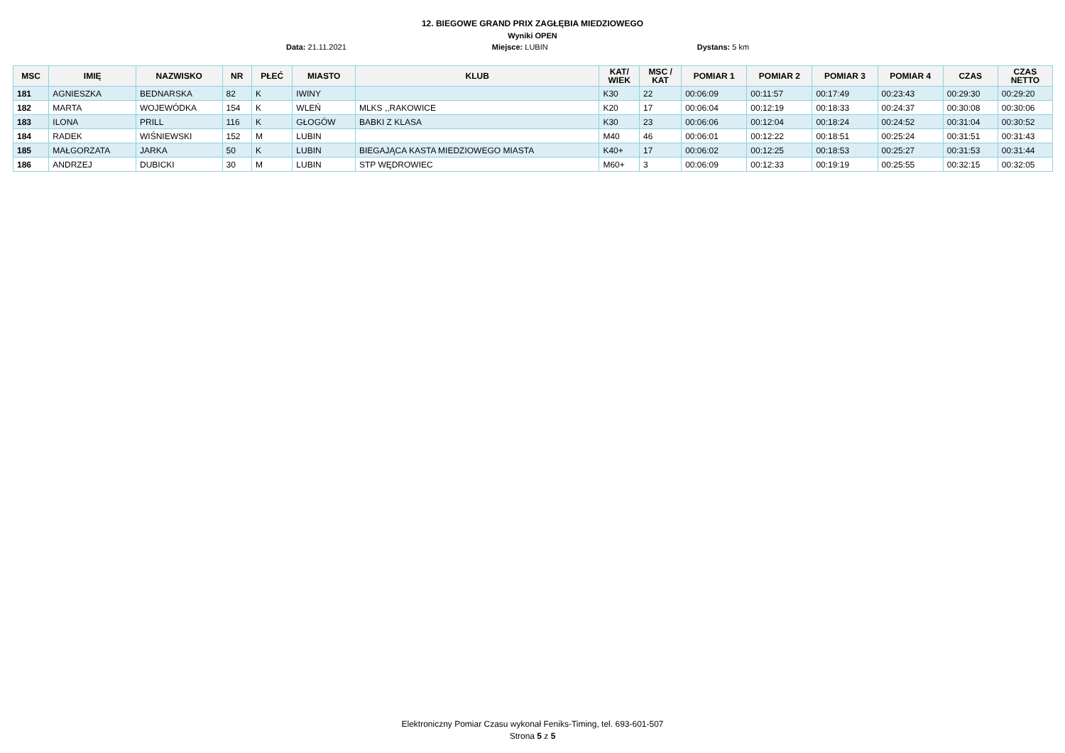12. BIEGOWE GRAND PRIX ZAGŁĘBIA MIEDZIOWEGO
Wyniki OPEN
Data: 21.11.2021 Miejsce: LUBIN Dystans: 5 km
| MSC | IMIĘ | NAZWISKO | NR | PŁEĆ | MIASTO | KLUB | KAT/ WIEK | MSC / KAT | POMIAR 1 | POMIAR 2 | POMIAR 3 | POMIAR 4 | CZAS | CZAS NETTO |
| --- | --- | --- | --- | --- | --- | --- | --- | --- | --- | --- | --- | --- | --- | --- |
| 181 | AGNIESZKA | BEDNARSKA | 82 | K | IWINY | | K30 | 22 | 00:06:09 | 00:11:57 | 00:17:49 | 00:23:43 | 00:29:30 | 00:29:20 |
| 182 | MARTA | WOJEWÓDKA | 154 | K | WLEŃ | MLKS ,,RAKOWICE | K20 | 17 | 00:06:04 | 00:12:19 | 00:18:33 | 00:24:37 | 00:30:08 | 00:30:06 |
| 183 | ILONA | PRILL | 116 | K | GŁOGÓW | BABKI Z KLASA | K30 | 23 | 00:06:06 | 00:12:04 | 00:18:24 | 00:24:52 | 00:31:04 | 00:30:52 |
| 184 | RADEK | WIŚNIEWSKI | 152 | M | LUBIN | | M40 | 46 | 00:06:01 | 00:12:22 | 00:18:51 | 00:25:24 | 00:31:51 | 00:31:43 |
| 185 | MAŁGORZATA | JARKA | 50 | K | LUBIN | BIEGAJĄCA KASTA MIEDZIOWEGO MIASTA | K40+ | 17 | 00:06:02 | 00:12:25 | 00:18:53 | 00:25:27 | 00:31:53 | 00:31:44 |
| 186 | ANDRZEJ | DUBICKI | 30 | M | LUBIN | STP WĘDROWIEC | M60+ | 3 | 00:06:09 | 00:12:33 | 00:19:19 | 00:25:55 | 00:32:15 | 00:32:05 |
Elektroniczny Pomiar Czasu wykonał Feniks-Timing, tel. 693-601-507
Strona 5 z 5